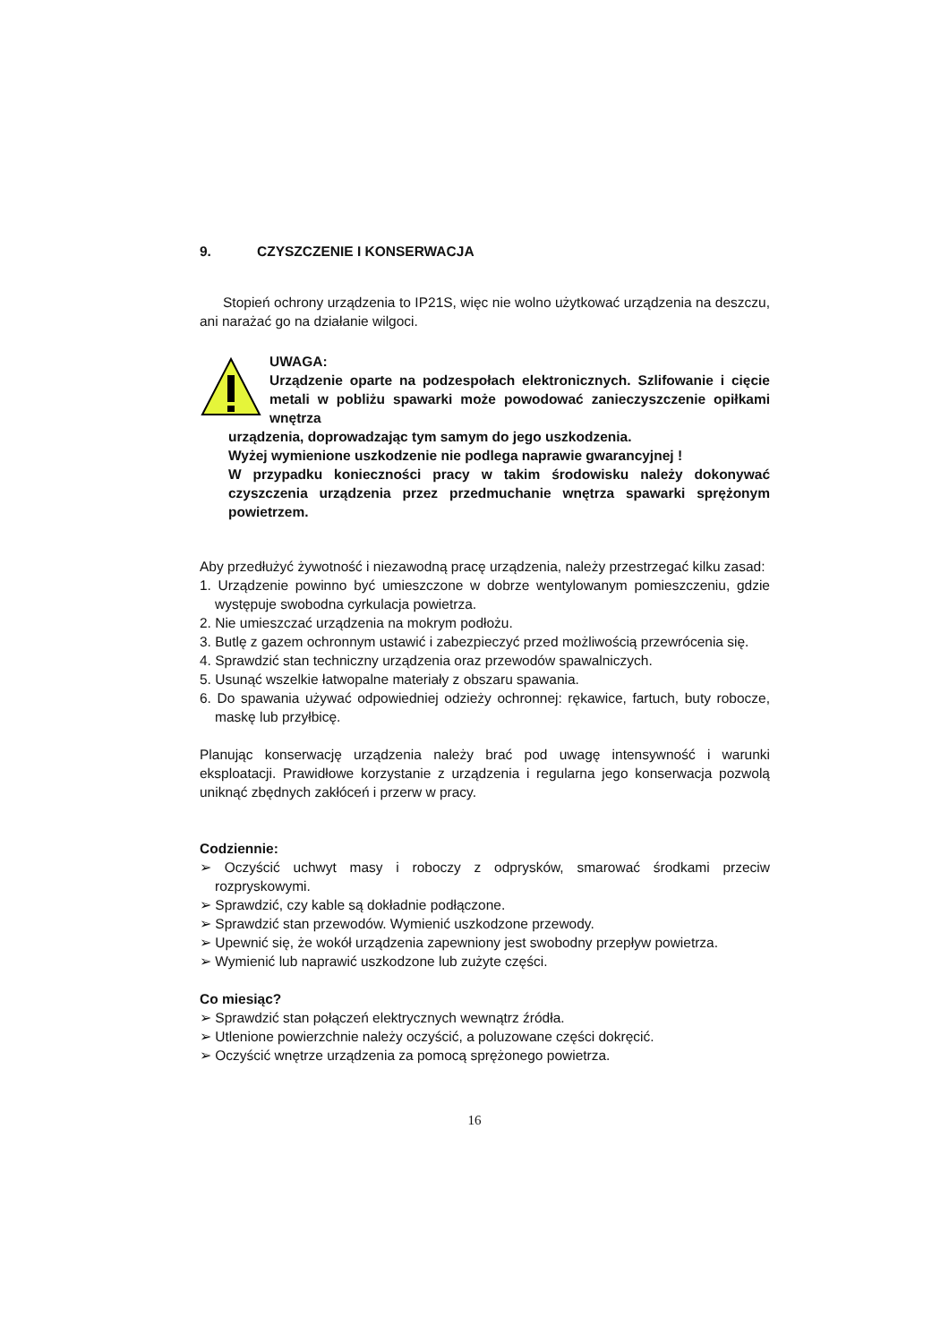9. CZYSZCZENIE I KONSERWACJA
Stopień ochrony urządzenia to IP21S, więc nie wolno użytkować urządzenia na deszczu, ani narażać go na działanie wilgoci.
UWAGA:
Urządzenie oparte na podzespołach elektronicznych. Szlifowanie i cięcie metali w pobliżu spawarki może powodować zanieczyszczenie opiłkami wnętrza
urządzenia, doprowadzając tym samym do jego uszkodzenia.
Wyżej wymienione uszkodzenie nie podlega naprawie gwarancyjnej !
W przypadku konieczności pracy w takim środowisku należy dokonywać czyszczenia urządzenia przez przedmuchanie wnętrza spawarki sprężonym powietrzem.
Aby przedłużyć żywotność i niezawodną pracę urządzenia, należy przestrzegać kilku zasad:
1. Urządzenie powinno być umieszczone w dobrze wentylowanym pomieszczeniu, gdzie występuje swobodna cyrkulacja powietrza.
2. Nie umieszczać urządzenia na mokrym podłożu.
3. Butlę z gazem ochronnym ustawić i zabezpieczyć przed możliwością przewrócenia się.
4. Sprawdzić stan techniczny urządzenia oraz przewodów spawalniczych.
5. Usunąć wszelkie łatwopalne materiały z obszaru spawania.
6. Do spawania używać odpowiedniej odzieży ochronnej: rękawice, fartuch, buty robocze, maskę lub przyłbicę.
Planując konserwację urządzenia należy brać pod uwagę intensywność i warunki eksploatacji. Prawidłowe korzystanie z urządzenia i regularna jego konserwacja pozwolą uniknąć zbędnych zakłóceń i przerw w pracy.
Codziennie:
➢ Oczyścić uchwyt masy i roboczy z odprysków, smarować środkami przeciw rozpryskowymi.
➢ Sprawdzić, czy kable są dokładnie podłączone.
➢ Sprawdzić stan przewodów. Wymienić uszkodzone przewody.
➢ Upewnić się, że wokół urządzenia zapewniony jest swobodny przepływ powietrza.
➢ Wymienić lub naprawić uszkodzone lub zużyte części.
Co miesiąc?
➢ Sprawdzić stan połączeń elektrycznych wewnątrz źródła.
➢ Utlenione powierzchnie należy oczyścić, a poluzowane części dokręcić.
➢ Oczyścić wnętrze urządzenia za pomocą sprężonego powietrza.
16